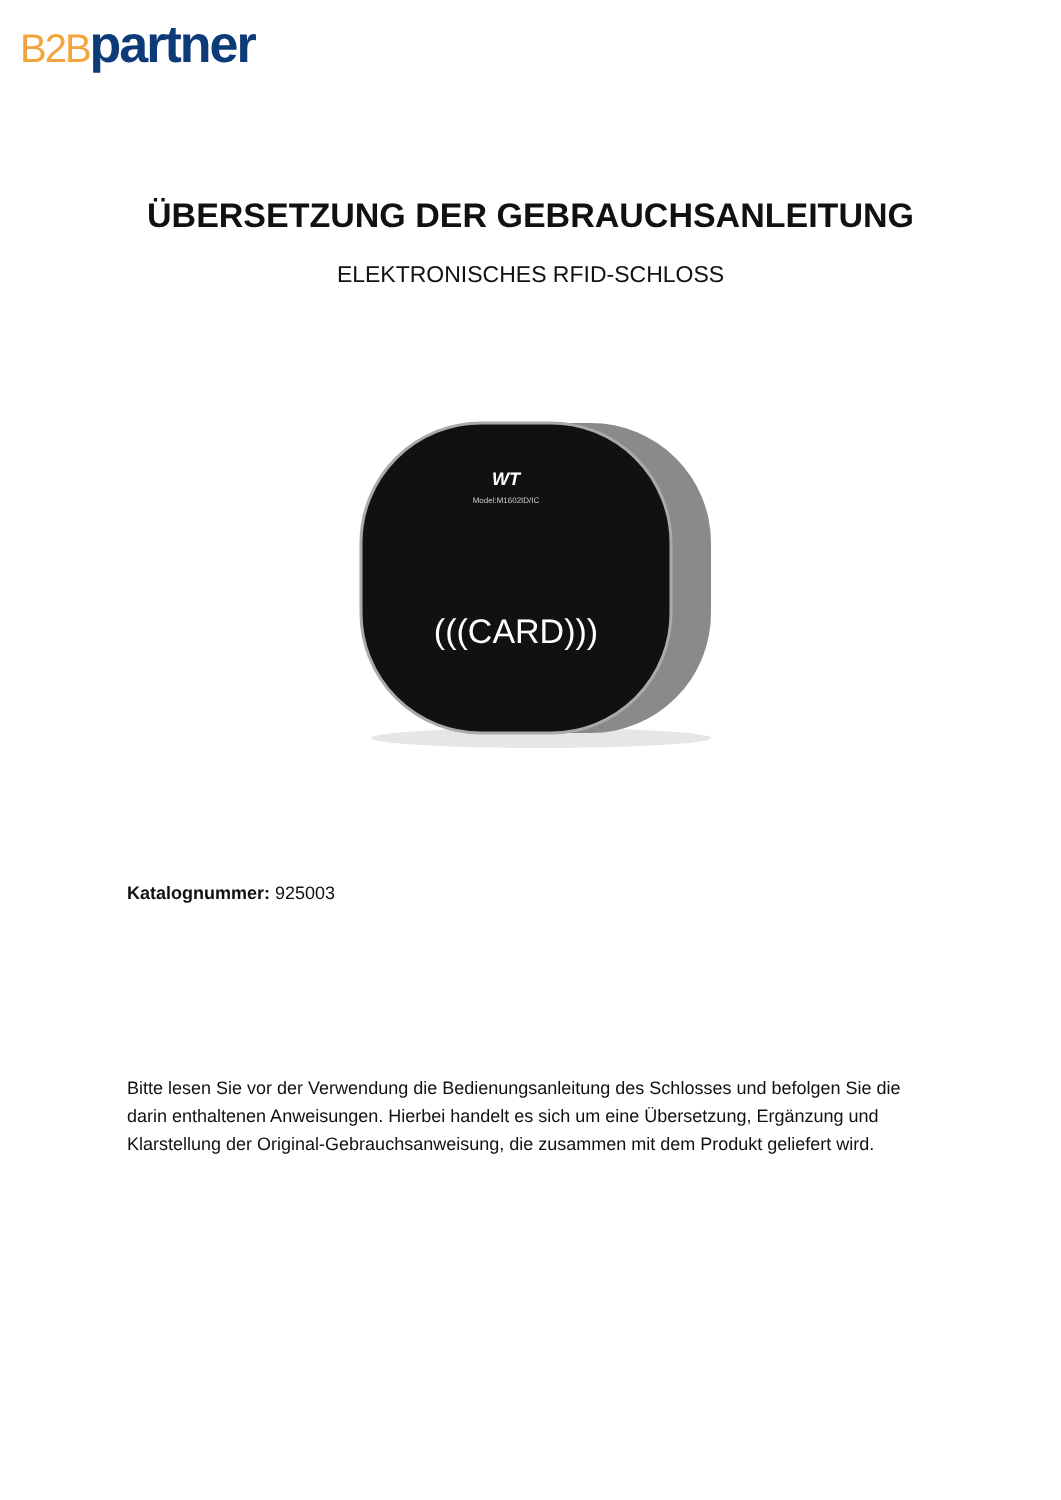B2B partner
ÜBERSETZUNG DER GEBRAUCHSANLEITUNG
ELEKTRONISCHES RFID-SCHLOSS
WT
Model:M1602ID/IC
(((CARD)))
Katalognummer: 925003
Bitte lesen Sie vor der Verwendung die Bedienungsanleitung des Schlosses und befolgen Sie die darin enthaltenen Anweisungen. Hierbei handelt es sich um eine Übersetzung, Ergänzung und Klarstellung der Original-Gebrauchsanweisung, die zusammen mit dem Produkt geliefert wird.